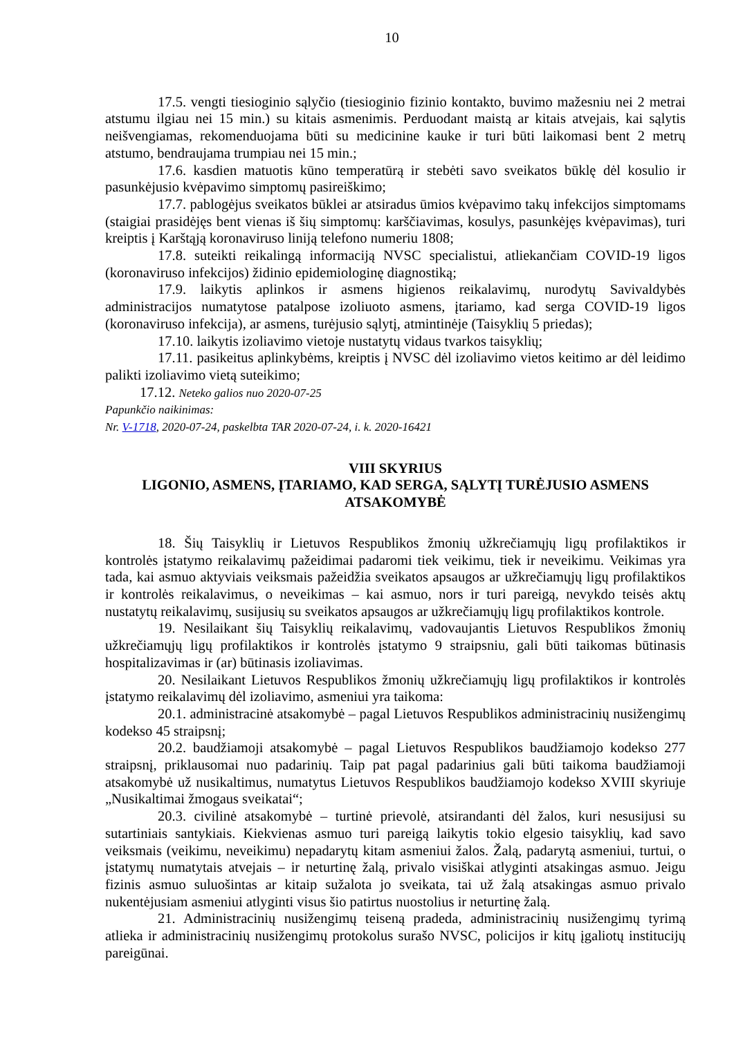10
17.5. vengti tiesioginio sąlyčio (tiesioginio fizinio kontakto, buvimo mažesniu nei 2 metrai atstumu ilgiau nei 15 min.) su kitais asmenimis. Perduodant maistą ar kitais atvejais, kai sąlytis neišvengiamas, rekomenduojama būti su medicinine kauke ir turi būti laikomasi bent 2 metrų atstumo, bendraujama trumpiau nei 15 min.;
17.6. kasdien matuotis kūno temperatūrą ir stebėti savo sveikatos būklę dėl kosulio ir pasunkėjusio kvėpavimo simptomų pasireiškimo;
17.7. pablogėjus sveikatos būklei ar atsiradus ūmios kvėpavimo takų infekcijos simptomams (staigiai prasidėjęs bent vienas iš šių simptomų: karščiavimas, kosulys, pasunkėjęs kvėpavimas), turi kreiptis į Karštąją koronaviruso liniją telefono numeriu 1808;
17.8. suteikti reikalingą informaciją NVSC specialistui, atliekančiam COVID-19 ligos (koronaviruso infekcijos) židinio epidemiologinę diagnostiką;
17.9. laikytis aplinkos ir asmens higienos reikalavimų, nurodytų Savivaldybės administracijos numatytose patalpose izoliuoto asmens, įtariamo, kad serga COVID-19 ligos (koronaviruso infekcija), ar asmens, turėjusio sąlytį, atmintinėje (Taisyklių 5 priedas);
17.10. laikytis izoliavimo vietoje nustatytų vidaus tvarkos taisyklių;
17.11. pasikeitus aplinkybėms, kreiptis į NVSC dėl izoliavimo vietos keitimo ar dėl leidimo palikti izoliavimo vietą suteikimo;
17.12. Neteko galios nuo 2020-07-25
Papunkčio naikinimas:
Nr. V-1718, 2020-07-24, paskelbta TAR 2020-07-24, i. k. 2020-16421
VIII SKYRIUS
LIGONIO, ASMENS, ĮTARIAMO, KAD SERGA, SĄLYTĮ TURĖJUSIO ASMENS ATSAKOMYBĖ
18. Šių Taisyklių ir Lietuvos Respublikos žmonių užkrečiamųjų ligų profilaktikos ir kontrolės įstatymo reikalavimų pažeidimai padaromi tiek veikimu, tiek ir neveikimu. Veikimas yra tada, kai asmuo aktyviais veiksmais pažeidžia sveikatos apsaugos ar užkrečiamųjų ligų profilaktikos ir kontrolės reikalavimus, o neveikimas – kai asmuo, nors ir turi pareigą, nevykdo teisės aktų nustatytų reikalavimų, susijusių su sveikatos apsaugos ar užkrečiamųjų ligų profilaktikos kontrole.
19. Nesilaikant šių Taisyklių reikalavimų, vadovaujantis Lietuvos Respublikos žmonių užkrečiamųjų ligų profilaktikos ir kontrolės įstatymo 9 straipsniu, gali būti taikomas būtinasis hospitalizavimas ir (ar) būtinasis izoliavimas.
20. Nesilaikant Lietuvos Respublikos žmonių užkrečiamųjų ligų profilaktikos ir kontrolės įstatymo reikalavimų dėl izoliavimo, asmeniui yra taikoma:
20.1. administracinė atsakomybė – pagal Lietuvos Respublikos administracinių nusižengimų kodekso 45 straipsnį;
20.2. baudžiamoji atsakomybė – pagal Lietuvos Respublikos baudžiamojo kodekso 277 straipsnį, priklausomai nuo padarinių. Taip pat pagal padarinius gali būti taikoma baudžiamoji atsakomybė už nusikaltimus, numatytus Lietuvos Respublikos baudžiamojo kodekso XVIII skyriuje „Nusikaltimai žmogaus sveikatai“;
20.3. civilinė atsakomybė – turtinė prievolė, atsirandanti dėl žalos, kuri nesusijusi su sutartiniais santykiais. Kiekvienas asmuo turi pareigą laikytis tokio elgesio taisyklių, kad savo veiksmais (veikimu, neveikimu) nepadarytų kitam asmeniui žalos. Žalą, padarytą asmeniui, turtui, o įstatymų numatytais atvejais – ir neturtinę žalą, privalo visiškai atlyginti atsakingas asmuo. Jeigu fizinis asmuo suluošintas ar kitaip sužalota jo sveikata, tai už žalą atsakingas asmuo privalo nukentėjusiam asmeniui atlyginti visus šio patirtus nuostolius ir neturtinę žalą.
21. Administracinių nusižengimų teiseną pradeda, administracinių nusižengimų tyrimą atlieka ir administracinių nusižengimų protokolus surašo NVSC, policijos ir kitų įgaliotų institucijų pareigūnai.